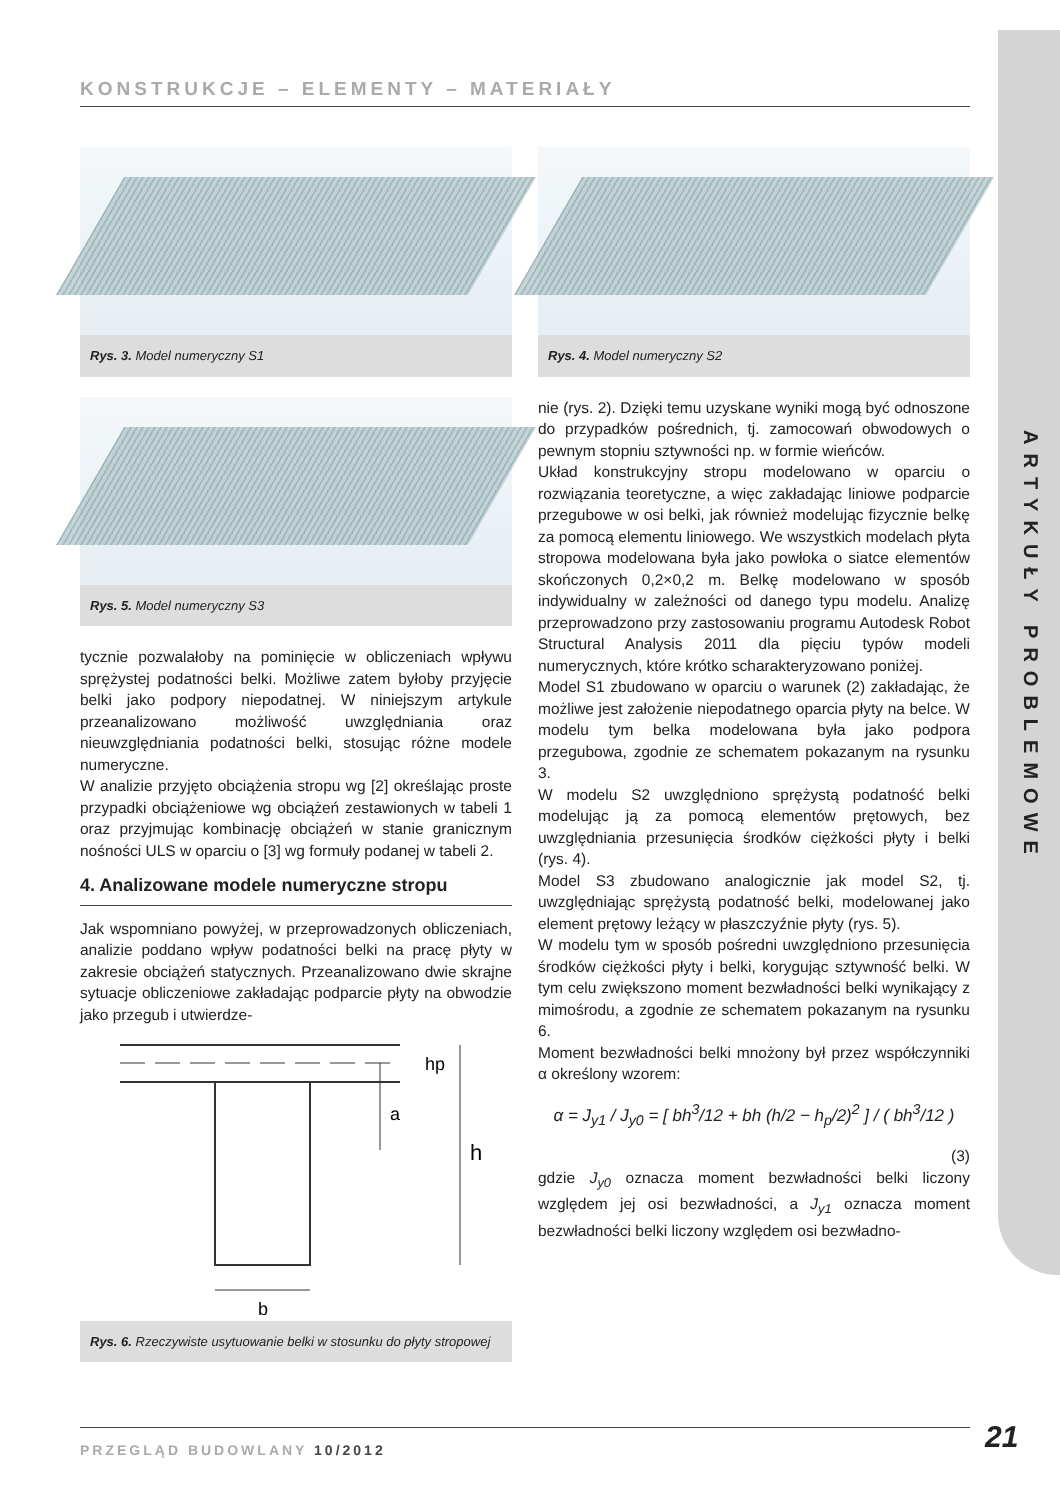ARTYKUŁY PROBLEMOWE
KONSTRUKCJE – ELEMENTY – MATERIAŁY
Rys. 3. Model numeryczny S1
Rys. 5. Model numeryczny S3
tycznie pozwalałoby na pominięcie w obliczeniach wpływu sprężystej podatności belki. Możliwe zatem byłoby przyjęcie belki jako podpory niepodatnej. W niniejszym artykule przeanalizowano możliwość uwzględniania oraz nieuwzględniania podatności belki, stosując różne modele numeryczne.
W analizie przyjęto obciążenia stropu wg [2] określając proste przypadki obciążeniowe wg obciążeń zestawionych w tabeli 1 oraz przyjmując kombinację obciążeń w stanie granicznym nośności ULS w oparciu o [3] wg formuły podanej w tabeli 2.
4. Analizowane modele numeryczne stropu
Jak wspomniano powyżej, w przeprowadzonych obliczeniach, analizie poddano wpływ podatności belki na pracę płyty w zakresie obciążeń statycznych. Przeanalizowano dwie skrajne sytuacje obliczeniowe zakładając podparcie płyty na obwodzie jako przegub i utwierdze-
h
hp
a
b
Rys. 6. Rzeczywiste usytuowanie belki w stosunku do płyty stropowej
Rys. 4. Model numeryczny S2
nie (rys. 2). Dzięki temu uzyskane wyniki mogą być odnoszone do przypadków pośrednich, tj. zamocowań obwodowych o pewnym stopniu sztywności np. w formie wieńców.
Układ konstrukcyjny stropu modelowano w oparciu o rozwiązania teoretyczne, a więc zakładając liniowe podparcie przegubowe w osi belki, jak również modelując fizycznie belkę za pomocą elementu liniowego. We wszystkich modelach płyta stropowa modelowana była jako powłoka o siatce elementów skończonych 0,2×0,2 m. Belkę modelowano w sposób indywidualny w zależności od danego typu modelu. Analizę przeprowadzono przy zastosowaniu programu Autodesk Robot Structural Analysis 2011 dla pięciu typów modeli numerycznych, które krótko scharakteryzowano poniżej.
Model S1 zbudowano w oparciu o warunek (2) zakładając, że możliwe jest założenie niepodatnego oparcia płyty na belce. W modelu tym belka modelowana była jako podpora przegubowa, zgodnie ze schematem pokazanym na rysunku 3.
W modelu S2 uwzględniono sprężystą podatność belki modelując ją za pomocą elementów prętowych, bez uwzględniania przesunięcia środków ciężkości płyty i belki (rys. 4).
Model S3 zbudowano analogicznie jak model S2, tj. uwzględniając sprężystą podatność belki, modelowanej jako element prętowy leżący w płaszczyźnie płyty (rys. 5).
W modelu tym w sposób pośredni uwzględniono przesunięcia środków ciężkości płyty i belki, korygując sztywność belki. W tym celu zwiększono moment bezwładności belki wynikający z mimośrodu, a zgodnie ze schematem pokazanym na rysunku 6.
Moment bezwładności belki mnożony był przez współczynniki α określony wzorem:
α = J<sub>y1</sub> / J<sub>y0</sub> = [ bh<sup>3</sup>/12 + bh (h/2 − h<sub>p</sub>/2)<sup>2</sup> ] / ( bh<sup>3</sup>/12 )
(3)
gdzie J<sub>y0</sub> oznacza moment bezwładności belki liczony względem jej osi bezwładności, a J<sub>y1</sub> oznacza moment bezwładności belki liczony względem osi bezwładno-
PRZEGLĄD BUDOWLANY 10/2012 21